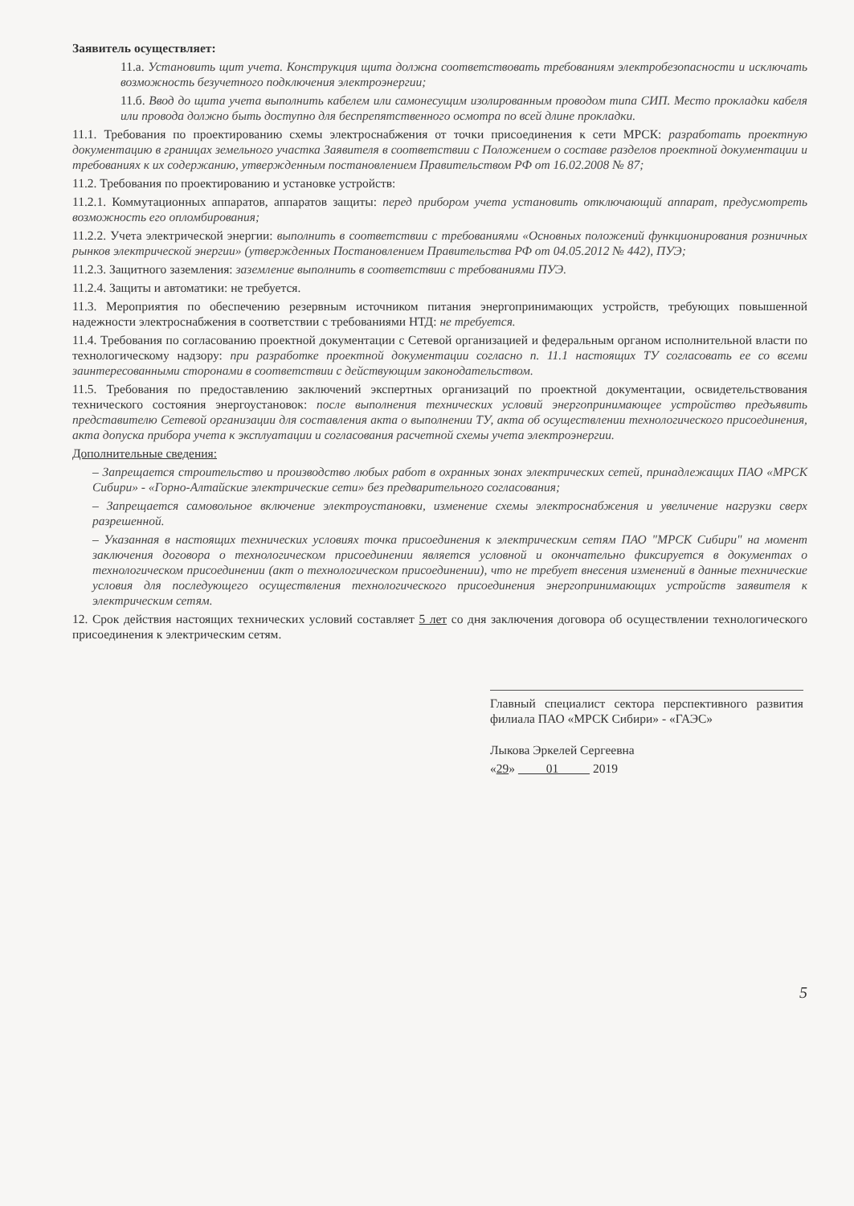Заявитель осуществляет:
11.а. Установить щит учета. Конструкция щита должна соответствовать требованиям электробезопасности и исключать возможность безучетного подключения электроэнергии;
11.б. Ввод до щита учета выполнить кабелем или самонесущим изолированным проводом типа СИП. Место прокладки кабеля или провода должно быть доступно для беспрепятственного осмотра по всей длине прокладки.
11.1. Требования по проектированию схемы электроснабжения от точки присоединения к сети МРСК: разработать проектную документацию в границах земельного участка Заявителя в соответствии с Положением о составе разделов проектной документации и требованиях к их содержанию, утвержденным постановлением Правительством РФ от 16.02.2008 № 87;
11.2. Требования по проектированию и установке устройств:
11.2.1. Коммутационных аппаратов, аппаратов защиты: перед прибором учета установить отключающий аппарат, предусмотреть возможность его опломбирования;
11.2.2. Учета электрической энергии: выполнить в соответствии с требованиями «Основных положений функционирования розничных рынков электрической энергии» (утвержденных Постановлением Правительства РФ от 04.05.2012 № 442), ПУЭ;
11.2.3. Защитного заземления: заземление выполнить в соответствии с требованиями ПУЭ.
11.2.4. Защиты и автоматики: не требуется.
11.3. Мероприятия по обеспечению резервным источником питания энергопринимающих устройств, требующих повышенной надежности электроснабжения в соответствии с требованиями НТД: не требуется.
11.4. Требования по согласованию проектной документации с Сетевой организацией и федеральным органом исполнительной власти по технологическому надзору: при разработке проектной документации согласно п. 11.1 настоящих ТУ согласовать ее со всеми заинтересованными сторонами в соответствии с действующим законодательством.
11.5. Требования по предоставлению заключений экспертных организаций по проектной документации, освидетельствования технического состояния энергоустановок: после выполнения технических условий энергопринимающее устройство предъявить представителю Сетевой организации для составления акта о выполнении ТУ, акта об осуществлении технологического присоединения, акта допуска прибора учета к эксплуатации и согласования расчетной схемы учета электроэнергии.
Дополнительные сведения:
– Запрещается строительство и производство любых работ в охранных зонах электрических сетей, принадлежащих ПАО «МРСК Сибири» - «Горно-Алтайские электрические сети» без предварительного согласования;
– Запрещается самовольное включение электроустановки, изменение схемы электроснабжения и увеличение нагрузки сверх разрешенной.
– Указанная в настоящих технических условиях точка присоединения к электрическим сетям ПАО "МРСК Сибири" на момент заключения договора о технологическом присоединении является условной и окончательно фиксируется в документах о технологическом присоединении (акт о технологическом присоединении), что не требует внесения изменений в данные технические условия для последующего осуществления технологического присоединения энергопринимающих устройств заявителя к электрическим сетям.
12. Срок действия настоящих технических условий составляет 5 лет со дня заключения договора об осуществлении технологического присоединения к электрическим сетям.
Главный специалист сектора перспективного развития филиала ПАО «МРСК Сибири» - «ГАЭС»
Лыкова Эркелей Сергеевна
«29» 01 2019
5